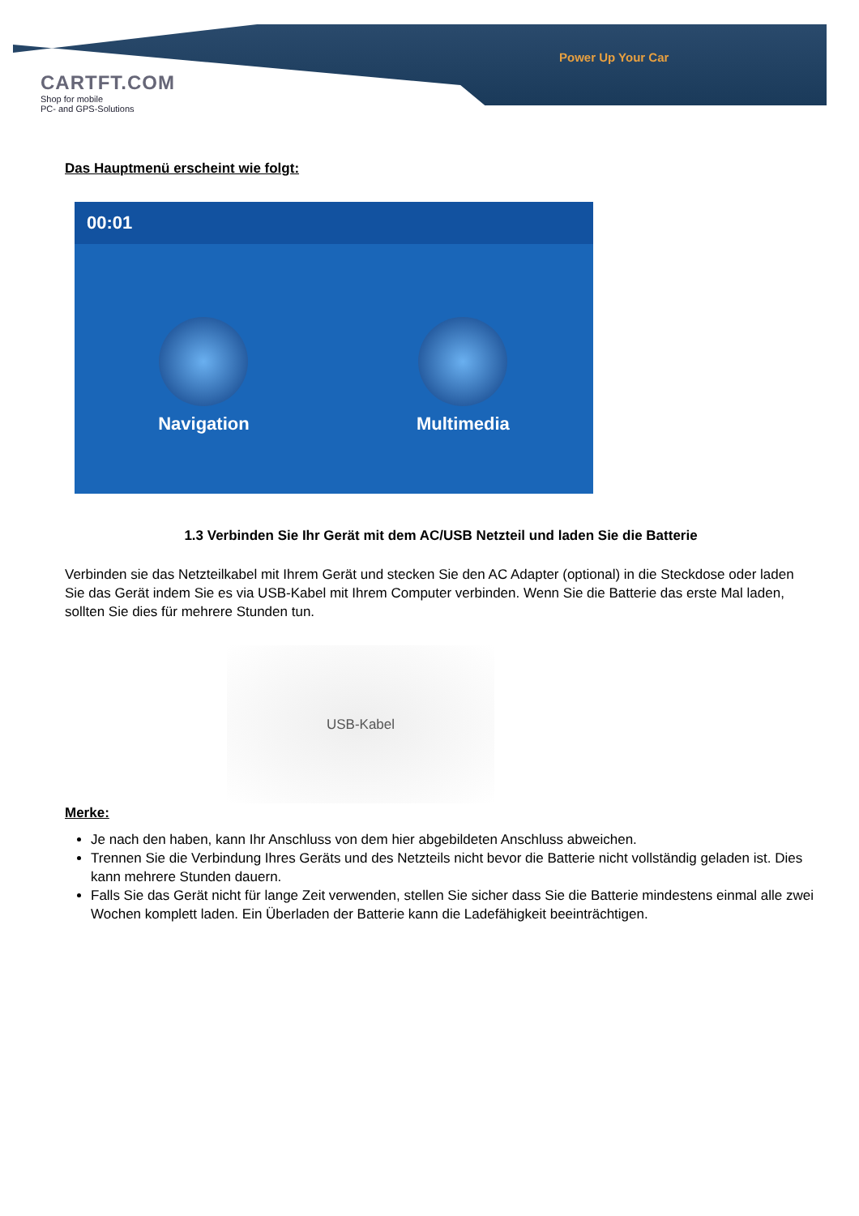CARTFT.COM
Shop for mobile
PC- and GPS-Solutions
Power Up Your Car
Das Hauptmenü erscheint wie folgt:
00:01
Navigation Multimedia
1.3 Verbinden Sie Ihr Gerät mit dem AC/USB Netzteil und laden Sie die Batterie
Verbinden sie das Netzteilkabel mit Ihrem Gerät und stecken Sie den AC Adapter (optional) in die Steckdose oder laden Sie das Gerät indem Sie es via USB-Kabel mit Ihrem Computer verbinden. Wenn Sie die Batterie das erste Mal laden, sollten Sie dies für mehrere Stunden tun.
USB-Kabel
Merke:
Je nach den haben, kann Ihr Anschluss von dem hier abgebildeten Anschluss abweichen.
Trennen Sie die Verbindung Ihres Geräts und des Netzteils nicht bevor die Batterie nicht vollständig geladen ist. Dies kann mehrere Stunden dauern.
Falls Sie das Gerät nicht für lange Zeit verwenden, stellen Sie sicher dass Sie die Batterie mindestens einmal alle zwei Wochen komplett laden. Ein Überladen der Batterie kann die Ladefähigkeit beeinträchtigen.